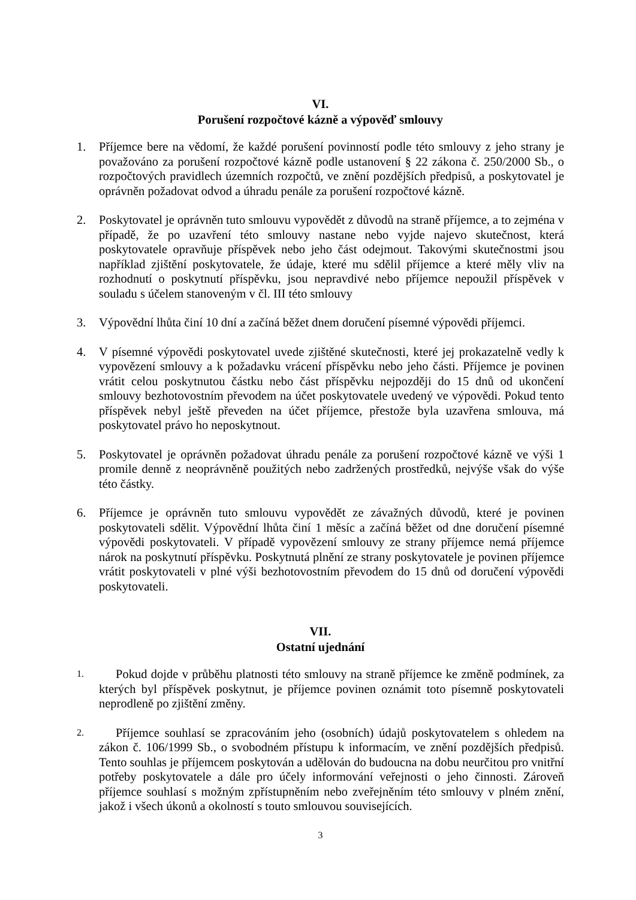VI.
Porušení rozpočtové kázně a výpověď smlouvy
1. Příjemce bere na vědomí, že každé porušení povinností podle této smlouvy z jeho strany je považováno za porušení rozpočtové kázně podle ustanovení § 22 zákona č. 250/2000 Sb., o rozpočtových pravidlech územních rozpočtů, ve znění pozdějších předpisů, a poskytovatel je oprávněn požadovat odvod a úhradu penále za porušení rozpočtové kázně.
2. Poskytovatel je oprávněn tuto smlouvu vypovědět z důvodů na straně příjemce, a to zejména v případě, že po uzavření této smlouvy nastane nebo vyjde najevo skutečnost, která poskytovatele opravňuje příspěvek nebo jeho část odejmout. Takovými skutečnostmi jsou například zjištění poskytovatele, že údaje, které mu sdělil příjemce a které měly vliv na rozhodnutí o poskytnutí příspěvku, jsou nepravdivé nebo příjemce nepoužil příspěvek v souladu s účelem stanoveným v čl. III této smlouvy
3. Výpovědní lhůta činí 10 dní a začíná běžet dnem doručení písemné výpovědi příjemci.
4. V písemné výpovědi poskytovatel uvede zjištěné skutečnosti, které jej prokazatelně vedly k vypovězení smlouvy a k požadavku vrácení příspěvku nebo jeho části. Příjemce je povinen vrátit celou poskytnutou částku nebo část příspěvku nejpozději do 15 dnů od ukončení smlouvy bezhotovostním převodem na účet poskytovatele uvedený ve výpovědi. Pokud tento příspěvek nebyl ještě převeden na účet příjemce, přestože byla uzavřena smlouva, má poskytovatel právo ho neposkytnout.
5. Poskytovatel je oprávněn požadovat úhradu penále za porušení rozpočtové kázně ve výši 1 promile denně z neoprávněně použitých nebo zadržených prostředků, nejvýše však do výše této částky.
6. Příjemce je oprávněn tuto smlouvu vypovědět ze závažných důvodů, které je povinen poskytovateli sdělit. Výpovědní lhůta činí 1 měsíc a začíná běžet od dne doručení písemné výpovědi poskytovateli. V případě vypovězení smlouvy ze strany příjemce nemá příjemce nárok na poskytnutí příspěvku. Poskytnutá plnění ze strany poskytovatele je povinen příjemce vrátit poskytovateli v plné výši bezhotovostním převodem do 15 dnů od doručení výpovědi poskytovateli.
VII.
Ostatní ujednání
1.
Pokud dojde v průběhu platnosti této smlouvy na straně příjemce ke změně podmínek, za kterých byl příspěvek poskytnut, je příjemce povinen oznámit toto písemně poskytovateli neprodleně po zjištění změny.
2.
Příjemce souhlasí se zpracováním jeho (osobních) údajů poskytovatelem s ohledem na zákon č. 106/1999 Sb., o svobodném přístupu k informacím, ve znění pozdějších předpisů. Tento souhlas je příjemcem poskytován a udělován do budoucna na dobu neurčitou pro vnitřní potřeby poskytovatele a dále pro účely informování veřejnosti o jeho činnosti. Zároveň příjemce souhlasí s možným zpřístupněním nebo zveřejněním této smlouvy v plném znění, jakož i všech úkonů a okolností s touto smlouvou souvisejících.
3